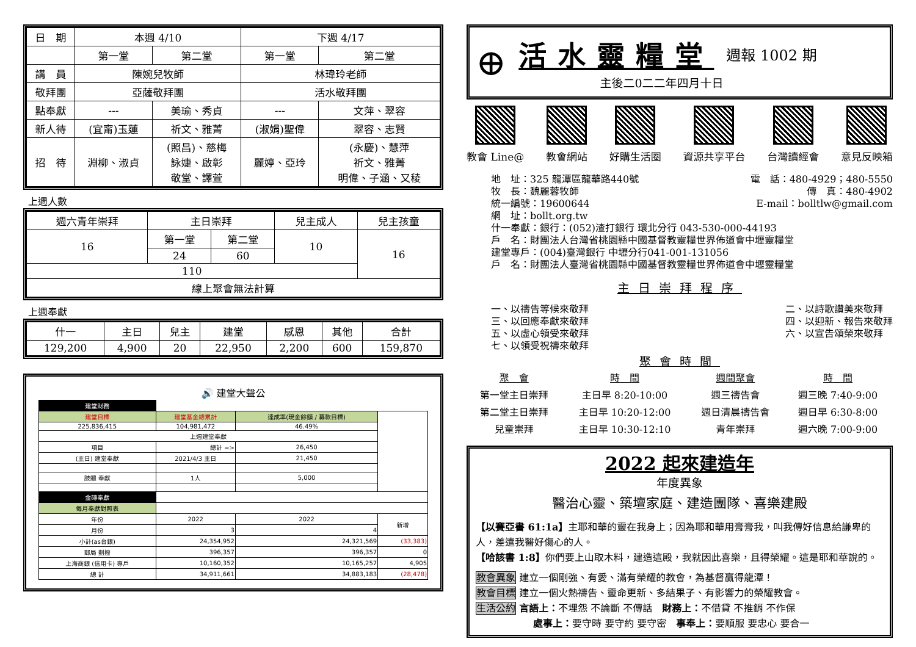| 日 期 | 本週 4/10 | | 下週 4/17 | |
| | 第一堂 | 第二堂 | 第一堂 | 第二堂 |
| 講 員 | 陳婉兒牧師 | | 林瑋玲老師 | |
| 敬拜團 | 亞薩敬拜團 | | 活水敬拜團 | |
| 點奉獻 | --- | 美瑜、秀貞 | --- | 文萍、翠容 |
| 新人待 | (宜甯)玉蓮 | 祈文、雅菁 | (淑娟)聖偉 | 翠容、志賢 |
| 招 待 | 淵柳、淑貞 | (照昌)、慈梅 詠婕、啟彰 敬堂、譯萱 | 麗婷、亞玲 | (永慶)、慧萍 祈文、雅菁 明偉、子涵、又稜 |
上週人數
| 週六青年崇拜 | 主日崇拜 | | 兒主成人 | 兒主孩童 |
| 16 | 第一堂 | 第二堂 | 10 | 16 |
| | 24 | 60 | | |
| 110 | | | | |
| 線上聚會無法計算 | | | | |
上週奉獻
| 什一 | 主日 | 兒主 | 建堂 | 感恩 | 其他 | 合計 |
| 129,200 | 4,900 | 20 | 22,950 | 2,200 | 600 | 159,870 |
🔊 建堂大聲公
| 建堂財務 | | | |
| 建堂目標 | 建堂基金總累計 | 達成率(現金餘額 / 募款目標) | |
| 225,836,415 | 104,981,472 | 46.49% | |
| 上週建堂奉獻 | | | |
| 項目 | 總計 => | 26,450 | |
| (主日) 建堂奉獻 | 2021/4/3 主日 | 21,450 | |
| 肢體 奉獻 | 1人 | 5,000 | |
| 金磚奉獻 | | | |
| 每月奉獻對照表 | | | |
| 年份 | 2022 | 2022 | 新增 |
| 月份 | 3 | 4 | |
| 小計(as台銀) | 24,354,952 | 24,321,569 | (33,383) |
| 郵局 劃撥 | 396,357 | 396,357 | 0 |
| 上海商銀 (信用卡) 專戶 | 10,160,352 | 10,165,257 | 4,905 |
| 總 計 | 34,911,661 | 34,883,183 | (28,478) |
⊕
活水靈糧堂
週報 1002 期
主後二0二二年四月十日
教會 Line@ 教會網站 好購生活圈 資源共享平台 台灣讀經會 意見反映箱
地　址：325 龍潭區龍華路440號 電　話：480-4929；480-5550
牧　長：魏麗蓉牧師 傳　真：480-4902
統一編號：19600644 E-mail：bolltlw@gmail.com
網　址：bollt.org.tw
什一奉獻：銀行：(052)渣打銀行 環北分行 043-530-000-44193
戶　名：財團法人台灣省桃園縣中國基督教靈糧世界佈道會中壢靈糧堂
建堂專戶：(004)臺灣銀行 中壢分行041-001-131056
戶　名：財團法人臺灣省桃園縣中國基督教靈糧世界佈道會中壢靈糧堂
主日崇拜程序
一、以禱告等候來敬拜
三、以回應奉獻來敬拜
五、以虛心領受來敬拜
七、以領受祝禱來敬拜
二、以詩歌讚美來敬拜
四、以迎新、報告來敬拜
六、以宣告頌榮來敬拜
聚會時間
| 聚 會 | 時 間 | 週間聚會 | 時 間 |
| 第一堂主日崇拜 | 主日早 8:20-10:00 | 週三禱告會 | 週三晚 7:40-9:00 |
| 第二堂主日崇拜 | 主日早 10:20-12:00 | 週日清晨禱告會 | 週日早 6:30-8:00 |
| 兒童崇拜 | 主日早 10:30-12:10 | 青年崇拜 | 週六晚 7:00-9:00 |
2022 起來建造年
年度異象
醫治心靈、築壇家庭、建造團隊、喜樂建殿
【以賽亞書 61:1a】主耶和華的靈在我身上；因為耶和華用膏膏我，叫我傳好信息給謙卑的人，差遣我醫好傷心的人。
【哈該書 1:8】你們要上山取木料，建造這殿，我就因此喜樂，且得榮耀。這是耶和華說的。
教會異象 建立一個剛強、有愛、滿有榮耀的教會，為基督贏得龍潭！
教會目標 建立一個火熱禱告、靈命更新、多結果子、有影響力的榮耀教會。
生活公約 言語上：不埋怨 不論斷 不傳話　財務上：不借貸 不推銷 不作保
處事上：要守時 要守約 要守密　事奉上：要順服 要忠心 要合一